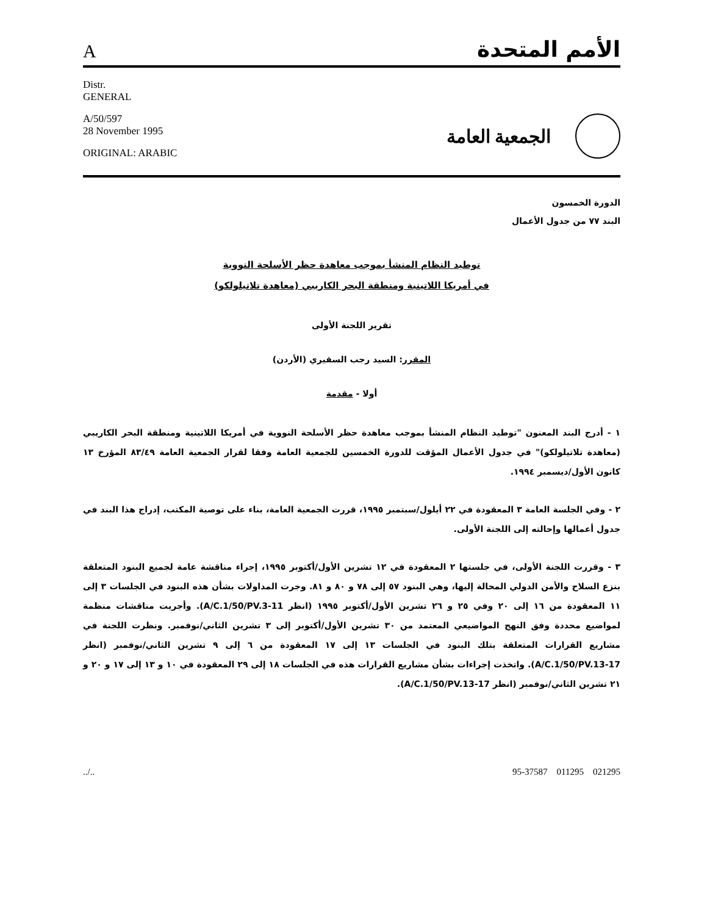Aالأمم المتحدة
Distr.
GENERAL
A/50/597
28 November 1995
ORIGINAL: ARABIC
الجمعية العامة
الدورة الخمسون
البند ٧٧ من جدول الأعمال
توطيد النظام المنشأ بموجب معاهدة حظر الأسلحة النووية
في أمريكا اللاتينية ومنطقة البحر الكاريبي (معاهدة تلاتيلولكو)
تقرير اللجنة الأولى
المقرر: السيد رجب السقيري (الأردن)
أولا - مقدمة
١ - أدرج البند المعنون "توطيد النظام المنشأ بموجب معاهدة حظر الأسلحة النووية في أمريكا اللاتينية ومنطقة البحر الكاريبي (معاهدة تلاتيلولكو)" في جدول الأعمال المؤقت للدورة الخمسين للجمعية العامة وفقا لقرار الجمعية العامة ٨٣/٤٩ المؤرخ ١٣ كانون الأول/ديسمبر ١٩٩٤.
٢ - وفي الجلسة العامة ٣ المعقودة في ٢٢ أيلول/سبتمبر ١٩٩٥، قررت الجمعية العامة، بناء على توصية المكتب، إدراج هذا البند في جدول أعمالها وإحالته إلى اللجنة الأولى.
٣ - وقررت اللجنة الأولى، في جلستها ٢ المعقودة في ١٢ تشرين الأول/أكتوبر ١٩٩٥، إجراء مناقشة عامة لجميع البنود المتعلقة بنزع السلاح والأمن الدولي المحالة إليها، وهي البنود ٥٧ إلى ٧٨ و ٨٠ و ٨١. وجرت المداولات بشأن هذه البنود في الجلسات ٣ إلى ١١ المعقودة من ١٦ إلى ٢٠ وفي ٢٥ و ٢٦ تشرين الأول/أكتوبر ١٩٩٥ (انظر A/C.1/50/PV.3-11). وأجريت مناقشات منظمة لمواضيع محددة وفق النهج المواضيعي المعتمد من ٣٠ تشرين الأول/أكتوبر إلى ٣ تشرين الثاني/نوفمبر. ونظرت اللجنة في مشاريع القرارات المتعلقة بتلك البنود في الجلسات ١٣ إلى ١٧ المعقودة من ٦ إلى ٩ تشرين الثاني/نوفمبر (انظر A/C.1/50/PV.13-17). واتخذت إجراءات بشأن مشاريع القرارات هذه في الجلسات ١٨ إلى ٢٩ المعقودة في ١٠ و ١٣ إلى ١٧ و ٢٠ و ٢١ تشرين الثاني/نوفمبر (انظر A/C.1/50/PV.13-17).
../.. 95-37587 011295 021295